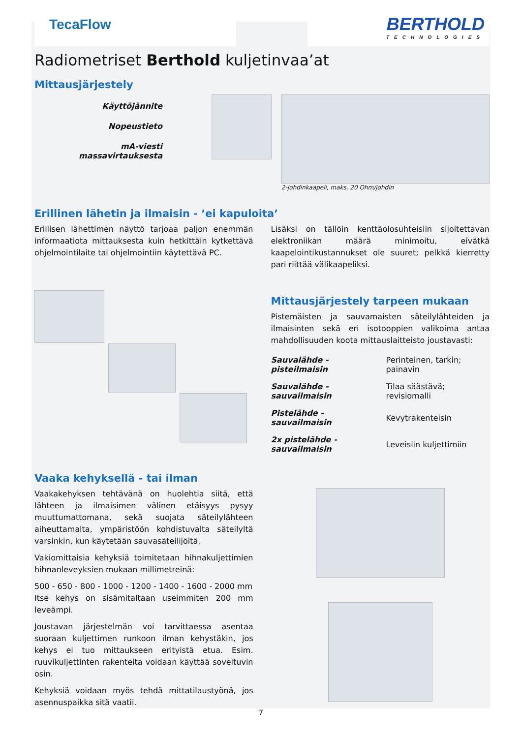TecaFlow
BERTHOLD
TECHNOLOGIES
Radiometriset Berthold kuljetinvaa’at
Mittausjärjestely
Käyttöjännite
Nopeustieto
mA-viesti massavirtauksesta
2-johdinkaapeli, maks. 20 Ohm/johdin
Erillinen lähetin ja ilmaisin - ’ei kapuloita’
Erillisen lähettimen näyttö tarjoaa paljon enemmän informaatiota mittauksesta kuin hetkittäin kytkettävä ohjelmointilaite tai ohjelmointiin käytettävä PC.
Lisäksi on tällöin kenttäolosuhteisiin sijoitettavan elektroniikan määrä minimoitu, eivätkä kaapelointikustannukset ole suuret; pelkkä kierretty pari riittää välikaapeliksi.
Mittausjärjestely tarpeen mukaan
Pistemäisten ja sauvamaisten säteilylähteiden ja ilmaisinten sekä eri isotooppien valikoima antaa mahdollisuuden koota mittauslaitteisto joustavasti:
| Sauvalähde - pisteilmaisin | Perinteinen, tarkin; painavin |
| Sauvalähde - sauvailmaisin | Tilaa säästävä; revisiomalli |
| Pistelähde - sauvailmaisin | Kevytrakenteisin |
| 2x pistelähde - sauvailmaisin | Leveisiin kuljettimiin |
Vaaka kehyksellä - tai ilman
Vaakakehyksen tehtävänä on huolehtia siitä, että lähteen ja ilmaisimen välinen etäisyys pysyy muuttumattomana, sekä suojata säteilylähteen aiheuttamalta, ympäristöön kohdistuvalta säteilyltä varsinkin, kun käytetään sauvasäteilijöitä.
Vakiomittaisia kehyksiä toimitetaan hihnakuljettimien hihnanleveyksien mukaan millimetreinä:
500 - 650 - 800 - 1000 - 1200 - 1400 - 1600 - 2000 mm
Itse kehys on sisämitaltaan useimmiten 200 mm leveämpi.
Joustavan järjestelmän voi tarvittaessa asentaa suoraan kuljettimen runkoon ilman kehystäkin, jos kehys ei tuo mittaukseen erityistä etua. Esim. ruuvikuljettinten rakenteita voidaan käyttää soveltuvin osin.
Kehyksiä voidaan myös tehdä mittatilaustyönä, jos asennuspaikka sitä vaatii.
7